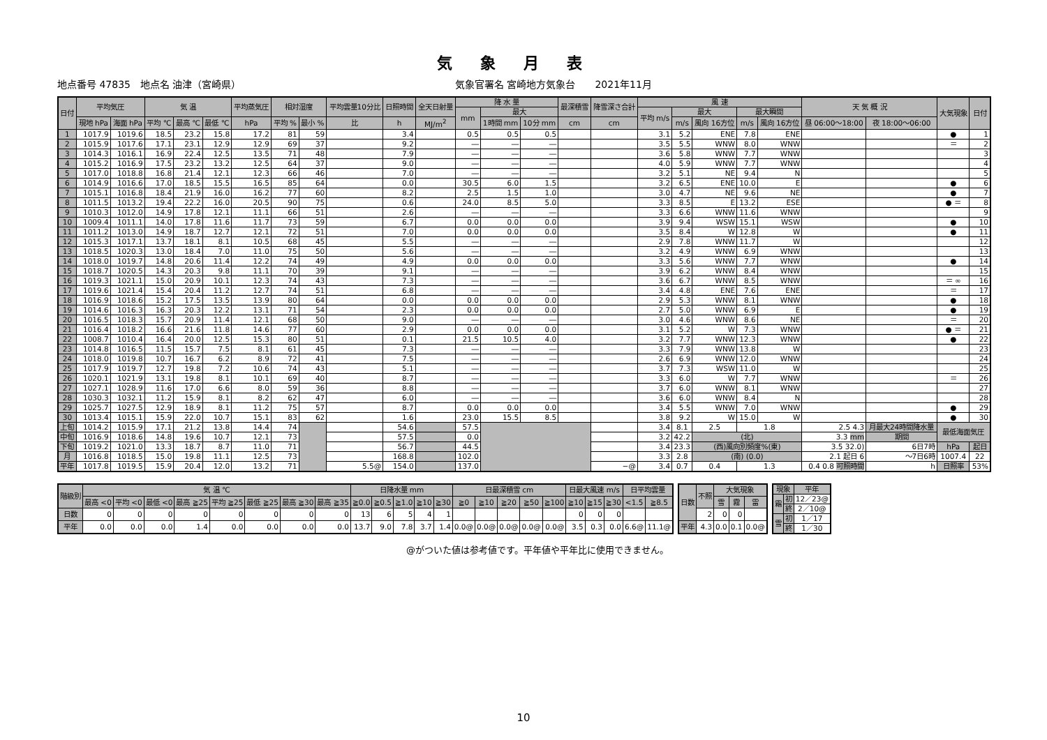気象月表
地点番号 47835　地点名 油津（宮崎県） 気象官署名 宮崎地方気象台　　2021年11月
| 日付 | 平均気圧 | | 気 温 | | | 平均蒸気圧 | 相対湿度 | | 平均雲量10分比 | 日照時間 | 全天日射量 | 降 水 量 | | | 最深積雪 | 降雪深さ合計 | 風 速 | | | | | 天 気 概 況 | | 大気現象 | 日付 |
| --- | --- | --- | --- | --- | --- | --- | --- | --- | --- | --- | --- | --- | --- | --- | --- | --- | --- | --- | --- | --- | --- | --- | --- | --- | --- |
| | | | | | | | | | | | | mm | 最大 | | | | 平均 m/s | 最大 | | 最大瞬間 | | | | | |
| | 現地 hPa | 海面 hPa | 平均 ℃ | 最高 ℃ | 最低 ℃ | hPa | 平均 % | 最小 % | 比 | h | MJ/m<sup>2</sup> | | 1時間 mm | 10分 mm | cm | cm | | m/s | 風向 16方位 | m/s | 風向 16方位 | 昼 06:00～18:00 | 夜 18:00～06:00 | | |
| 1 | 1017.9 | 1019.6 | 18.5 | 23.2 | 15.8 | 17.2 | 81 | 59 | | 3.4 | | 0.5 | 0.5 | 0.5 | | | 3.1 | 5.2 | ENE | 7.8 | ENE | | | ● | 1 |
| 2 | 1015.9 | 1017.6 | 17.1 | 23.1 | 12.9 | 12.9 | 69 | 37 | | 9.2 | | ― | ― | ― | | | 3.5 | 5.5 | WNW | 8.0 | WNW | | | ＝ | 2 |
| 3 | 1014.3 | 1016.1 | 16.9 | 22.4 | 12.5 | 13.5 | 71 | 48 | | 7.9 | | ― | ― | ― | | | 3.6 | 5.8 | WNW | 7.7 | WNW | | | | 3 |
| 4 | 1015.2 | 1016.9 | 17.5 | 23.2 | 13.2 | 12.5 | 64 | 37 | | 9.0 | | ― | ― | ― | | | 4.0 | 5.9 | WNW | 7.7 | WNW | | | | 4 |
| 5 | 1017.0 | 1018.8 | 16.8 | 21.4 | 12.1 | 12.3 | 66 | 46 | | 7.0 | | ― | ― | ― | | | 3.2 | 5.1 | NE | 9.4 | N | | | | 5 |
| 6 | 1014.9 | 1016.6 | 17.0 | 18.5 | 15.5 | 16.5 | 85 | 64 | | 0.0 | | 30.5 | 6.0 | 1.5 | | | 3.2 | 6.5 | ENE | 10.0 | E | | | ● | 6 |
| 7 | 1015.1 | 1016.8 | 18.4 | 21.9 | 16.0 | 16.2 | 77 | 60 | | 8.2 | | 2.5 | 1.5 | 1.0 | | | 3.0 | 4.7 | NE | 9.6 | NE | | | ● | 7 |
| 8 | 1011.5 | 1013.2 | 19.4 | 22.2 | 16.0 | 20.5 | 90 | 75 | | 0.6 | | 24.0 | 8.5 | 5.0 | | | 3.3 | 8.5 | E | 13.2 | ESE | | | ● ＝ | 8 |
| 9 | 1010.3 | 1012.0 | 14.9 | 17.8 | 12.1 | 11.1 | 66 | 51 | | 2.6 | | ― | ― | ― | | | 3.3 | 6.6 | WNW | 11.6 | WNW | | | | 9 |
| 10 | 1009.4 | 1011.1 | 14.0 | 17.8 | 11.6 | 11.7 | 73 | 59 | | 6.7 | | 0.0 | 0.0 | 0.0 | | | 3.9 | 9.4 | WSW | 15.1 | WSW | | | ● | 10 |
| 11 | 1011.2 | 1013.0 | 14.9 | 18.7 | 12.7 | 12.1 | 72 | 51 | | 7.0 | | 0.0 | 0.0 | 0.0 | | | 3.5 | 8.4 | W | 12.8 | W | | | ● | 11 |
| 12 | 1015.3 | 1017.1 | 13.7 | 18.1 | 8.1 | 10.5 | 68 | 45 | | 5.5 | | ― | ― | ― | | | 2.9 | 7.8 | WNW | 11.7 | W | | | | 12 |
| 13 | 1018.5 | 1020.3 | 13.0 | 18.4 | 7.0 | 11.0 | 75 | 50 | | 5.6 | | ― | ― | ― | | | 3.2 | 4.9 | WNW | 6.9 | WNW | | | | 13 |
| 14 | 1018.0 | 1019.7 | 14.8 | 20.6 | 11.4 | 12.2 | 74 | 49 | | 4.9 | | 0.0 | 0.0 | 0.0 | | | 3.3 | 5.6 | WNW | 7.7 | WNW | | | ● | 14 |
| 15 | 1018.7 | 1020.5 | 14.3 | 20.3 | 9.8 | 11.1 | 70 | 39 | | 9.1 | | ― | ― | ― | | | 3.9 | 6.2 | WNW | 8.4 | WNW | | | | 15 |
| 16 | 1019.3 | 1021.1 | 15.0 | 20.9 | 10.1 | 12.3 | 74 | 43 | | 7.3 | | ― | ― | ― | | | 3.6 | 6.7 | WNW | 8.5 | WNW | | | ＝ ∞ | 16 |
| 17 | 1019.6 | 1021.4 | 15.4 | 20.4 | 11.2 | 12.7 | 74 | 51 | | 6.8 | | ― | ― | ― | | | 3.4 | 4.8 | ENE | 7.6 | ENE | | | ＝ | 17 |
| 18 | 1016.9 | 1018.6 | 15.2 | 17.5 | 13.5 | 13.9 | 80 | 64 | | 0.0 | | 0.0 | 0.0 | 0.0 | | | 2.9 | 5.3 | WNW | 8.1 | WNW | | | ● | 18 |
| 19 | 1014.6 | 1016.3 | 16.3 | 20.3 | 12.2 | 13.1 | 71 | 54 | | 2.3 | | 0.0 | 0.0 | 0.0 | | | 2.7 | 5.0 | WNW | 6.9 | E | | | ● | 19 |
| 20 | 1016.5 | 1018.3 | 15.7 | 20.9 | 11.4 | 12.1 | 68 | 50 | | 9.0 | | ― | ― | ― | | | 3.0 | 4.6 | WNW | 8.6 | NE | | | ＝ | 20 |
| 21 | 1016.4 | 1018.2 | 16.6 | 21.6 | 11.8 | 14.6 | 77 | 60 | | 2.9 | | 0.0 | 0.0 | 0.0 | | | 3.1 | 5.2 | W | 7.3 | WNW | | | ● ＝ | 21 |
| 22 | 1008.7 | 1010.4 | 16.4 | 20.0 | 12.5 | 15.3 | 80 | 51 | | 0.1 | | 21.5 | 10.5 | 4.0 | | | 3.2 | 7.7 | WNW | 12.3 | WNW | | | ● | 22 |
| 23 | 1014.8 | 1016.5 | 11.5 | 15.7 | 7.5 | 8.1 | 61 | 45 | | 7.3 | | ― | ― | ― | | | 3.3 | 7.9 | WNW | 13.8 | W | | | | 23 |
| 24 | 1018.0 | 1019.8 | 10.7 | 16.7 | 6.2 | 8.9 | 72 | 41 | | 7.5 | | ― | ― | ― | | | 2.6 | 6.9 | WNW | 12.0 | WNW | | | | 24 |
| 25 | 1017.9 | 1019.7 | 12.7 | 19.8 | 7.2 | 10.6 | 74 | 43 | | 5.1 | | ― | ― | ― | | | 3.7 | 7.3 | WSW | 11.0 | W | | | | 25 |
| 26 | 1020.1 | 1021.9 | 13.1 | 19.8 | 8.1 | 10.1 | 69 | 40 | | 8.7 | | ― | ― | ― | | | 3.3 | 6.0 | W | 7.7 | WNW | | | ＝ | 26 |
| 27 | 1027.1 | 1028.9 | 11.6 | 17.0 | 6.6 | 8.0 | 59 | 36 | | 8.8 | | ― | ― | ― | | | 3.7 | 6.0 | WNW | 8.1 | WNW | | | | 27 |
| 28 | 1030.3 | 1032.1 | 11.2 | 15.9 | 8.1 | 8.2 | 62 | 47 | | 6.0 | | ― | ― | ― | | | 3.6 | 6.0 | WNW | 8.4 | N | | | | 28 |
| 29 | 1025.7 | 1027.5 | 12.9 | 18.9 | 8.1 | 11.2 | 75 | 57 | | 8.7 | | 0.0 | 0.0 | 0.0 | | | 3.4 | 5.5 | WNW | 7.0 | WNW | | | ● | 29 |
| 30 | 1013.4 | 1015.1 | 15.9 | 22.0 | 10.7 | 15.1 | 83 | 62 | | 1.6 | | 23.0 | 15.5 | 8.5 | | | 3.8 | 9.2 | W | 15.0 | W | | | ● | 30 |
| 上旬 | 1014.2 | 1015.9 | 17.1 | 21.2 | 13.8 | 14.4 | 74 | | | 54.6 | | 57.5 | | | | | 3.4 | 8.1 | 2.5 | 1.8 | | 2.5 4.3 | 月最大24時間降水量 | 最低海面気圧 | |
| 中旬 | 1016.9 | 1018.6 | 14.8 | 19.6 | 10.7 | 12.1 | 73 | | | 57.5 | | 0.0 | | | | | 3.2 | 42.2 | (北) | | | 3.3 mm | 期間 | | |
| 下旬 | 1019.2 | 1021.0 | 13.3 | 18.7 | 8.7 | 11.0 | 71 | | | 56.7 | | 44.5 | | | | | 3.4 | 23.3 | (西)風向別頻度%(東) | | | 3.5 32.0) | 6日7時 | hPa | 起日 |
| 月 | 1016.8 | 1018.5 | 15.0 | 19.8 | 11.1 | 12.5 | 73 | | | 168.8 | | 102.0 | | | | | 3.3 | 2.8 | (南) (0.0) | | | 2.1 起日 6 | ～7日6時 | 1007.4 | 22 |
| 平年 | 1017.8 | 1019.5 | 15.9 | 20.4 | 12.0 | 13.2 | 71 | | 5.5@ | 154.0 | | 137.0 | | | | −@ | 3.4 | 0.7 | 0.4 | 1.3 | | 0.4 0.8 可照時間 | h | 日照率 | 53% |
| 階級別 | 気 温 ℃ | | | | | | | | 日降水量 mm | | | | | 日最深積雪 cm | | | | | 日最大風速 m/s | | | 日平均雲量 | |
| --- | --- | --- | --- | --- | --- | --- | --- | --- | --- | --- | --- | --- | --- | --- | --- | --- | --- | --- | --- | --- | --- | --- | --- |
| | 最高 <0 | 平均 <0 | 最低 <0 | 最高 ≧25 | 平均 ≧25 | 最低 ≧25 | 最高 ≧30 | 最高 ≧35 | ≧0.0 | ≧0.5 | ≧1.0 | ≧10 | ≧30 | ≧0 | ≧10 | ≧20 | ≧50 | ≧100 | ≧10 | ≧15 | ≧30 | <1.5 | ≧8.5 |
| 日数 | 0 | 0 | 0 | 0 | 0 | 0 | 0 | 0 | 13 | 6 | 5 | 4 | 1 | | | | | | 0 | 0 | 0 | | |
| 平年 | 0.0 | 0.0 | 0.0 | 1.4 | 0.0 | 0.0 | 0.0 | 0.0 | 13.7 | 9.0 | 7.8 | 3.7 | 1.4 | 0.0@ | 0.0@ | 0.0@ | 0.0@ | 0.0@ | 3.5 | 0.3 | 0.0 | 6.6@ | 11.1@ |
| 日数 | 不照 | 大気現象 | | |
| --- | --- | --- | --- | --- |
| | | 雪 | 霧 | 雷 |
| | 2 | 0 | 0 | |
| 平年 | 4.3 | 0.0 | 0.1 | 0.0@ |
| 現象 | | 平年 |
| --- | --- | --- |
| 霜 | 初 | 12／23@ |
| | 終 | 2／10@ |
| 雪 | 初 | 1／17 |
| | 終 | 1／30 |
@がついた値は参考値です。平年値や平年比に使用できません。
10